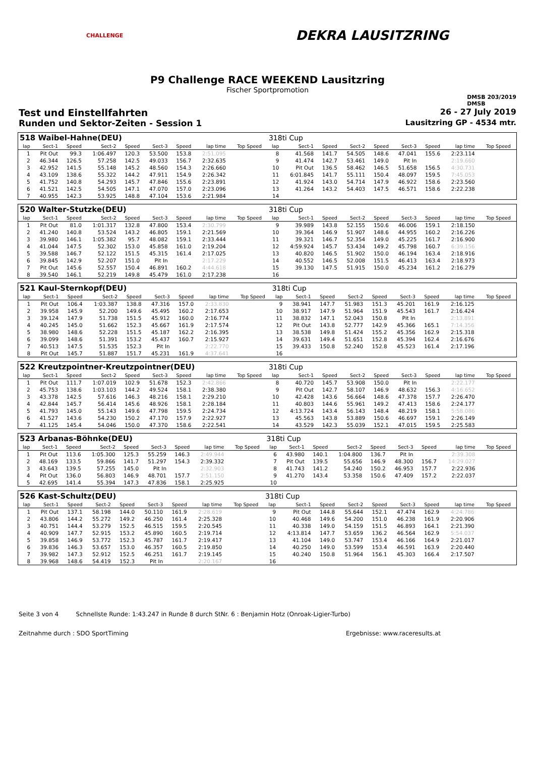CHALLENGE
DEKRA LAUSITZRING
P9 Challenge RACE WEEKEND Lausitzring
Fischer Sportpromotion
DMSB 203/2019
DMSB
Test und Einstellfahrten 26 - 27 July 2019
Runden und Sektor-Zeiten - Session 1 Lausitzring GP - 4534 mtr.
| 518 Waibel-Hahne(DEU) | | | | | | | | | | 318ti Cup | | | | | | | | | |
| lap | Sect-1 | Speed | Sect-2 | Speed | Sect-3 | Speed | lap time | Top Speed | | lap | Sect-1 | Speed | Sect-2 | Speed | Sect-3 | Speed | lap time | Top Speed | |
| 1 | Pit Out | 99.3 | 1:06.497 | 120.3 | 53.500 | 153.8 | 2:51.095 | | | 8 | 41.568 | 141.7 | 54.505 | 148.6 | 47.041 | 155.6 | 2:23.114 | | |
| 2 | 46.344 | 126.5 | 57.258 | 142.5 | 49.033 | 156.7 | 2:32.635 | | | 9 | 41.474 | 142.7 | 53.461 | 149.0 | Pit In | | 2:19.660 | | |
| 3 | 42.952 | 141.5 | 55.148 | 145.2 | 48.560 | 154.3 | 2:26.660 | | | 10 | Pit Out | 136.5 | 58.462 | 146.5 | 51.658 | 156.5 | 4:30.731 | | |
| 4 | 43.109 | 138.6 | 55.322 | 144.2 | 47.911 | 154.9 | 2:26.342 | | | 11 | 6:01.845 | 141.7 | 55.111 | 150.4 | 48.097 | 159.5 | 7:45.053 | | |
| 5 | 41.752 | 140.8 | 54.293 | 145.7 | 47.846 | 155.6 | 2:23.891 | | | 12 | 41.924 | 143.0 | 54.714 | 147.9 | 46.922 | 158.6 | 2:23.560 | | |
| 6 | 41.521 | 142.5 | 54.505 | 147.1 | 47.070 | 157.0 | 2:23.096 | | | 13 | 41.264 | 143.2 | 54.403 | 147.5 | 46.571 | 158.6 | 2:22.238 | | |
| 7 | 40.955 | 142.3 | 53.925 | 148.8 | 47.104 | 153.6 | 2:21.984 | | | 14 | | | | | | | | | |
| 520 Walter-Stutzke(DEU) | | | | | | | | | | 318ti Cup | | | | | | | | | |
| lap | Sect-1 | Speed | Sect-2 | Speed | Sect-3 | Speed | lap time | Top Speed | | lap | Sect-1 | Speed | Sect-2 | Speed | Sect-3 | Speed | lap time | Top Speed | |
| 1 | Pit Out | 81.0 | 1:01.317 | 132.8 | 47.800 | 153.4 | 2:30.799 | | | 9 | 39.989 | 143.8 | 52.155 | 150.6 | 46.006 | 159.1 | 2:18.150 | | |
| 2 | 41.240 | 140.8 | 53.524 | 143.2 | 46.805 | 159.1 | 2:21.569 | | | 10 | 39.364 | 146.9 | 51.907 | 148.6 | 44.955 | 160.2 | 2:16.226 | | |
| 3 | 39.980 | 146.1 | 1:05.382 | 95.7 | 48.082 | 159.1 | 2:33.444 | | | 11 | 39.321 | 146.7 | 52.354 | 149.0 | 45.225 | 161.7 | 2:16.900 | | |
| 4 | 41.044 | 147.5 | 52.302 | 153.0 | 45.858 | 161.0 | 2:19.204 | | | 12 | 4:59.924 | 145.7 | 53.434 | 149.2 | 45.798 | 160.7 | 6:39.156 | | |
| 5 | 39.588 | 146.7 | 52.122 | 151.5 | 45.315 | 161.4 | 2:17.025 | | | 13 | 40.820 | 146.5 | 51.902 | 150.0 | 46.194 | 163.4 | 2:18.916 | | |
| 6 | 39.845 | 142.9 | 52.207 | 151.0 | Pit In | | 2:17.229 | | | 14 | 40.552 | 146.5 | 52.008 | 151.5 | 46.413 | 163.4 | 2:18.973 | | |
| 7 | Pit Out | 145.6 | 52.557 | 150.4 | 46.891 | 160.2 | 4:44.618 | | | 15 | 39.130 | 147.5 | 51.915 | 150.0 | 45.234 | 161.2 | 2:16.279 | | |
| 8 | 39.540 | 146.1 | 52.219 | 149.8 | 45.479 | 161.0 | 2:17.238 | | | 16 | | | | | | | | | |
| 521 Kaul-Sternkopf(DEU) | | | | | | | | | | 318ti Cup | | | | | | | | | |
| lap | Sect-1 | Speed | Sect-2 | Speed | Sect-3 | Speed | lap time | Top Speed | | lap | Sect-1 | Speed | Sect-2 | Speed | Sect-3 | Speed | lap time | Top Speed | |
| 1 | Pit Out | 106.4 | 1:03.387 | 138.8 | 47.316 | 157.0 | 2:33.830 | | | 9 | 38.941 | 147.7 | 51.983 | 151.3 | 45.201 | 161.9 | 2:16.125 | | |
| 2 | 39.958 | 145.9 | 52.200 | 149.6 | 45.495 | 160.2 | 2:17.653 | | | 10 | 38.917 | 147.9 | 51.964 | 151.9 | 45.543 | 161.7 | 2:16.424 | | |
| 3 | 39.124 | 147.9 | 51.738 | 151.5 | 45.912 | 160.0 | 2:16.774 | | | 11 | 38.832 | 147.1 | 52.043 | 150.8 | Pit In | | 2:13.891 | | |
| 4 | 40.245 | 145.0 | 51.662 | 152.3 | 45.667 | 161.9 | 2:17.574 | | | 12 | Pit Out | 143.8 | 52.777 | 142.9 | 45.366 | 165.1 | 7:14.356 | | |
| 5 | 38.980 | 148.6 | 52.228 | 151.5 | 45.187 | 162.2 | 2:16.395 | | | 13 | 38.538 | 149.8 | 51.424 | 155.2 | 45.356 | 162.9 | 2:15.318 | | |
| 6 | 39.099 | 148.6 | 51.391 | 153.2 | 45.437 | 160.7 | 2:15.927 | | | 14 | 39.631 | 149.4 | 51.651 | 152.8 | 45.394 | 162.4 | 2:16.676 | | |
| 7 | 40.513 | 147.5 | 51.535 | 152.3 | Pit In | | 2:22.770 | | | 15 | 39.433 | 150.8 | 52.240 | 152.8 | 45.523 | 161.4 | 2:17.196 | | |
| 8 | Pit Out | 145.7 | 51.887 | 151.7 | 45.231 | 161.9 | 4:37.641 | | | 16 | | | | | | | | | |
| 522 Kreutzpointner-Kreutzpointner(DEU) | | | | | | | | | | 318ti Cup | | | | | | | | | |
| lap | Sect-1 | Speed | Sect-2 | Speed | Sect-3 | Speed | lap time | Top Speed | | lap | Sect-1 | Speed | Sect-2 | Speed | Sect-3 | Speed | lap time | Top Speed | |
| 1 | Pit Out | 111.7 | 1:07.019 | 102.9 | 51.678 | 152.3 | 2:42.866 | | | 8 | 40.720 | 145.7 | 53.908 | 150.0 | Pit In | | 2:22.177 | | |
| 2 | 45.753 | 138.6 | 1:03.103 | 144.2 | 49.524 | 158.1 | 2:38.380 | | | 9 | Pit Out | 142.7 | 58.107 | 146.9 | 48.632 | 156.3 | 4:16.652 | | |
| 3 | 43.378 | 142.5 | 57.616 | 146.3 | 48.216 | 158.1 | 2:29.210 | | | 10 | 42.428 | 143.6 | 56.664 | 148.6 | 47.378 | 157.7 | 2:26.470 | | |
| 4 | 42.844 | 145.7 | 56.414 | 145.6 | 48.926 | 158.1 | 2:28.184 | | | 11 | 40.803 | 144.6 | 55.961 | 149.2 | 47.413 | 158.6 | 2:24.177 | | |
| 5 | 41.793 | 145.0 | 55.143 | 149.6 | 47.798 | 159.5 | 2:24.734 | | | 12 | 4:13.724 | 143.4 | 56.143 | 148.4 | 48.219 | 158.1 | 5:58.086 | | |
| 6 | 41.527 | 143.6 | 54.230 | 150.2 | 47.170 | 157.9 | 2:22.927 | | | 13 | 45.563 | 143.8 | 53.889 | 150.6 | 46.697 | 159.1 | 2:26.149 | | |
| 7 | 41.125 | 145.4 | 54.046 | 150.0 | 47.370 | 158.6 | 2:22.541 | | | 14 | 43.529 | 142.3 | 55.039 | 152.1 | 47.015 | 159.5 | 2:25.583 | | |
| 523 Arbanas-Böhnke(DEU) | | | | | | | | | | 318ti Cup | | | | | | | | | |
| lap | Sect-1 | Speed | Sect-2 | Speed | Sect-3 | Speed | lap time | Top Speed | | lap | Sect-1 | Speed | Sect-2 | Speed | Sect-3 | Speed | lap time | Top Speed | |
| 1 | Pit Out | 113.6 | 1:05.300 | 125.3 | 55.259 | 146.3 | 2:49.944 | | | 6 | 43.980 | 140.1 | 1:04.800 | 136.7 | Pit In | | 2:39.308 | | |
| 2 | 48.169 | 133.5 | 59.866 | 141.7 | 51.297 | 154.3 | 2:39.332 | | | 7 | Pit Out | 139.5 | 55.656 | 146.9 | 48.300 | 156.7 | 14:29.027 | | |
| 3 | 43.643 | 139.5 | 57.255 | 145.0 | Pit In | | 2:32.903 | | | 8 | 41.743 | 141.2 | 54.240 | 150.2 | 46.953 | 157.7 | 2:22.936 | | |
| 4 | Pit Out | 136.0 | 56.803 | 146.9 | 48.701 | 157.7 | 2:51.150 | | | 9 | 41.270 | 143.4 | 53.358 | 150.6 | 47.409 | 157.2 | 2:22.037 | | |
| 5 | 42.695 | 141.4 | 55.394 | 147.3 | 47.836 | 158.1 | 2:25.925 | | | 10 | | | | | | | | | |
| 526 Kast-Schultz(DEU) | | | | | | | | | | 318ti Cup | | | | | | | | | |
| lap | Sect-1 | Speed | Sect-2 | Speed | Sect-3 | Speed | lap time | Top Speed | | lap | Sect-1 | Speed | Sect-2 | Speed | Sect-3 | Speed | lap time | Top Speed | |
| 1 | Pit Out | 137.1 | 58.198 | 144.0 | 50.110 | 161.9 | 2:28.619 | | | 9 | Pit Out | 144.8 | 55.644 | 152.1 | 47.474 | 162.9 | 4:24.786 | | |
| 2 | 43.806 | 144.2 | 55.272 | 149.2 | 46.250 | 161.4 | 2:25.328 | | | 10 | 40.468 | 149.6 | 54.200 | 151.0 | 46.238 | 161.9 | 2:20.906 | | |
| 3 | 40.751 | 144.4 | 53.279 | 152.5 | 46.515 | 159.5 | 2:20.545 | | | 11 | 40.338 | 149.0 | 54.159 | 151.5 | 46.893 | 164.1 | 2:21.390 | | |
| 4 | 40.909 | 147.7 | 52.915 | 153.2 | 45.890 | 160.5 | 2:19.714 | | | 12 | 4:13.814 | 147.7 | 53.659 | 136.2 | 46.564 | 162.9 | 5:54.037 | | |
| 5 | 39.858 | 146.9 | 53.772 | 152.3 | 45.787 | 161.7 | 2:19.417 | | | 13 | 41.104 | 149.0 | 53.747 | 153.4 | 46.166 | 164.9 | 2:21.017 | | |
| 6 | 39.836 | 146.3 | 53.657 | 153.0 | 46.357 | 160.5 | 2:19.850 | | | 14 | 40.250 | 149.0 | 53.599 | 153.4 | 46.591 | 163.9 | 2:20.440 | | |
| 7 | 39.982 | 147.3 | 52.912 | 152.5 | 46.251 | 161.7 | 2:19.145 | | | 15 | 40.240 | 150.8 | 51.964 | 156.1 | 45.303 | 166.4 | 2:17.507 | | |
| 8 | 39.968 | 148.6 | 54.419 | 152.3 | Pit In | | 2:20.167 | | | 16 | | | | | | | | | |
Seite 3 von 4 Schnellste Runde: 1:43.247 in Runde 8 durch StNr. 6 : Benjamin Hotz (Onroak-Ligier-Turbo)
Zeitnahme durch : SDO SportTiming Ergebnisse: www.raceresults.at